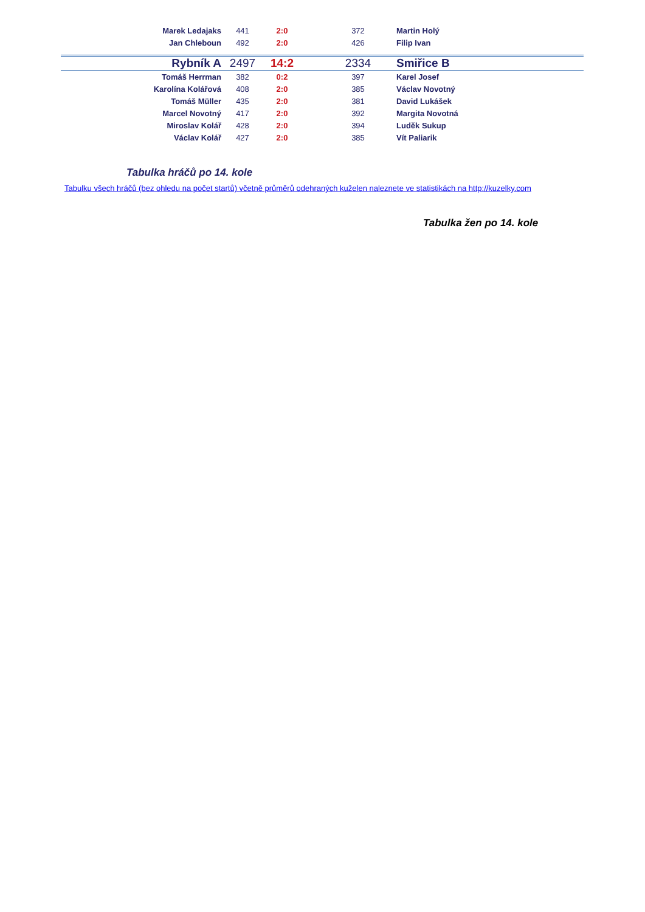| Marek Ledajaks | 441 | 2:0 | 372 | Martin Holý |
| Jan Chleboun | 492 | 2:0 | 426 | Filip Ivan |
| Rybník A | 2497 | 14:2 | 2334 | Smiřice B |
| Tomáš Herrman | 382 | 0:2 | 397 | Karel Josef |
| Karolína Kolářová | 408 | 2:0 | 385 | Václav Novotný |
| Tomáš Müller | 435 | 2:0 | 381 | David Lukášek |
| Marcel Novotný | 417 | 2:0 | 392 | Margita Novotná |
| Miroslav Kolář | 428 | 2:0 | 394 | Luděk Sukup |
| Václav Kolář | 427 | 2:0 | 385 | Vít Paliarik |
Tabulka hráčů po 14. kole
Tabulku všech hráčů (bez ohledu na počet startů) včetně průměrů odehraných kuželen naleznete ve statistikách na http://kuzelky.com
Tabulka žen po 14. kole